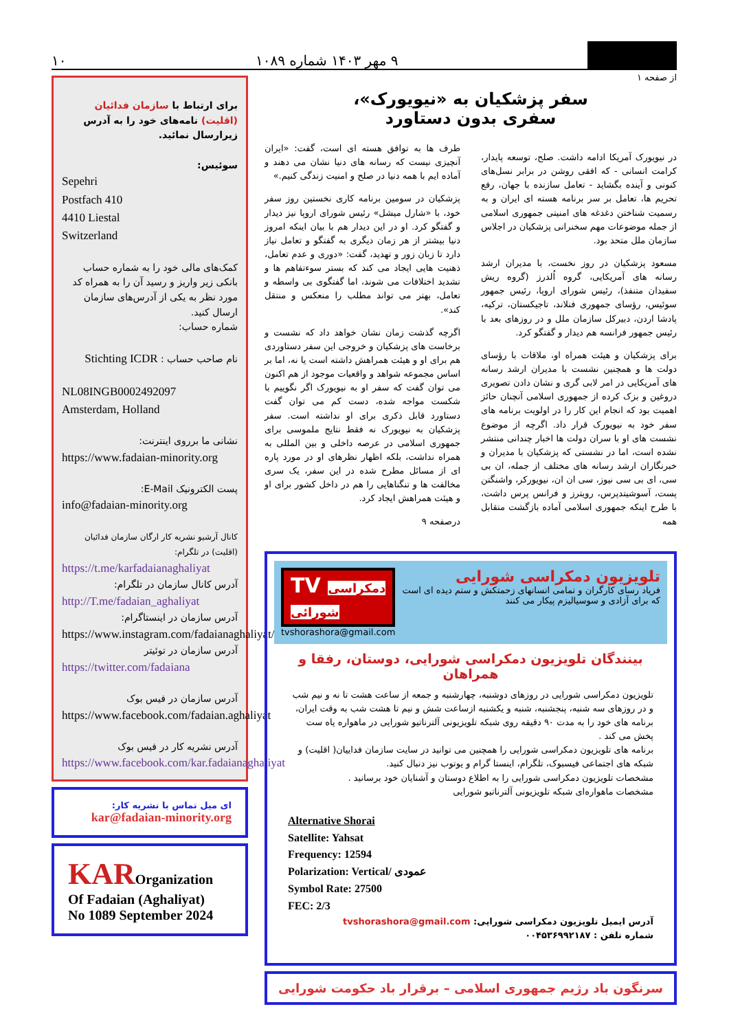۹ مهر ۱۴۰۳ شماره ۱۰۸۹
۱۰
برای ارتباط با سازمان فدائیان (اقلیت) نامه‌های خود را به آدرس زیرارسال نمائید.
سوئیس:
Sepehri
Postfach 410
4410 Liestal
Switzerland
کمک‌های مالی خود را به شماره حساب بانکی زیر واریز و رسید آن را به همراه کد مورد نظر به یکی از آدرس‌های سازمان ارسال کنید.
شماره حساب:
نام صاحب حساب : Stichting ICDR
NL08INGB0002492097
Amsterdam, Holland
نشانی ما برروی اینترنت:
https://www.fadaian-minority.org
پست الکترونیک E-Mail:
info@fadaian-minority.org
کانال آرشیو نشریه کار ارگان سازمان فدائیان (اقلیت) در تلگرام:
https://t.me/karfadaianaghaliyat
آدرس کانال سازمان در تلگرام:
http://T.me/fadaian_aghaliyat
آدرس سازمان در اینستاگرام:
https://www.instagram.com/fadaianaghaliyat/
آدرس سازمان در توئیتر
https://twitter.com/fadaiana
آدرس سازمان در فیس بوک
https://www.facebook.com/fadaian.aghaliyat
آدرس نشریه کار در فیس بوک
https://www.facebook.com/kar.fadaianaghaliyat
ای میل تماس با نشریه کار:
kar@fadaian-minority.org
KAROrganization
Of Fadaian (Aghaliyat)
No 1089 September 2024
از صفحه ۱
سفر پزشکیان به «نیویورک»،
سفری بدون دستاورد
در نیویورک آمریکا ادامه داشت. صلح، توسعه پایدار، کرامت انسانی - که افقی روشن در برابر نسل‌های کنونی و آینده بگشاید - تعامل سازنده با جهان، رفع تحریم ها، تعامل بر سر برنامه هسته ای ایران و به رسمیت شناختن دغدغه های امنیتی جمهوری اسلامی از جمله موضوعات مهم سخنرانی پزشکیان در اجلاس سازمان ملل متحد بود.
مسعود پزشکیان در روز نخست، با مدیران ارشد رسانه های آمریکایی، گروه اُلدرز (گروه ریش سفیدان متنفذ)، رئیس شورای اروپا، رئیس جمهور سوئیس، رؤسای جمهوری فنلاند، تاجیکستان، ترکیه، پادشا اردن، دبیرکل سازمان ملل و در روزهای بعد با رئیس جمهور فرانسه هم دیدار و گفتگو کرد.
برای پزشکیان و هیئت همراه او، ملاقات با رؤسای دولت ها و همچنین نشست با مدیران ارشد رسانه های آمریکایی در امر لابی گری و نشان دادن تصویری دروغین و بزک کرده از جمهوری اسلامی آنچنان حائز اهمیت بود که انجام این کار را در اولویت برنامه های سفر خود به نیویورک قرار داد. اگرچه از موضوع نشست های او با سران دولت ها اخبار چندانی منتشر نشده است، اما در نشستی که پزشکیان با مدیران و خبرنگاران ارشد رسانه های مختلف از جمله، ان بی سی، ای بی سی نیوز، سی ان ان، نیویورکر، واشنگتن پست، آسوشیتدپرس، رویترز و فرانس پرس داشت، با طرح اینکه جمهوری اسلامی آماده بازگشت متقابل همه
طرف ها به توافق هسته ای است، گفت: «ایران آنچیزی نیست که رسانه های دنیا نشان می دهند و آماده ایم با همه دنیا در صلح و امنیت زندگی کنیم.»
پزشکیان در سومین برنامه کاری نخستین روز سفر خود، با «شارل میشل» رئیس شورای اروپا نیز دیدار و گفتگو کرد. او در این دیدار هم با بیان اینکه امروز دنیا بیشتر از هر زمان دیگری به گفتگو و تعامل نیاز دارد تا زبان زور و تهدید، گفت: «دوری و عدم تعامل، ذهنیت هایی ایجاد می کند که بستر سوءتفاهم ها و تشدید اختلافات می شوند، اما گفتگوی بی واسطه و تعامل، بهتر می تواند مطلب را منعکس و منتقل کند».
اگرچه گذشت زمان نشان خواهد داد که نشست و برخاست های پزشکیان و خروجی این سفر دستاوردی هم برای او و هیئت همراهش داشته است یا نه، اما بر اساس مجموعه شواهد و واقعیات موجود از هم اکنون می توان گفت که سفر او به نیویورک اگر نگوییم با شکست مواجه شده، دست کم می توان گفت دستاورد قابل ذکری برای او نداشته است. سفر پزشکیان به نیویورک نه فقط نتایج ملموسی برای جمهوری اسلامی در عرصه داخلی و بین المللی به همراه نداشت، بلکه اظهار نظرهای او در مورد پاره ای از مسائل مطرح شده در این سفر، یک سری مخالفت ها و تنگناهایی را هم در داخل کشور برای او و هیئت همراهش ایجاد کرد.
درصفحه ۹
تلویزیون دمکراسی شورایی
فریاد رسای کارگران و تمامی انسانهای زحمتکش و ستم دیده ای است که برای آزادی و سوسیالیزم پیکار می کنند
TV دمکراسی شورائی
tvshorashora@gmail.com
بینندگان تلویزیون دمکراسی شورایی، دوستان، رفقا و همراهان
تلویزیون دمکراسی شورایی در روزهای دوشنبه، چهارشنبه و جمعه از ساعت هشت تا نه و نیم شب و در روزهای سه شنبه، پنجشنبه، شنبه و یکشنبه ازساعت شش و نیم تا هشت شب به وقت ایران، برنامه های خود را به مدت ۹۰ دقیقه روی شبکه تلویزیونی آلترناتیو شورایی در ماهواره یاه ست پخش می کند .
برنامه های تلویزیون دمکراسی شورایی را همچنین می توانید در سایت سازمان فداییان( اقلیت) و شبکه های اجتماعی فیسبوک، تلگرام، اینستا گرام و یوتوب نیز دنبال کنید.
مشخصات تلویزیون دمکراسی شورایی را به اطلاع دوستان و آشنایان خود برسانید .
مشخصات ماهواره‌ای شبکه تلویزیونی آلترناتیو شورایی
Alternative Shorai
Satellite: Yahsat
Frequency: 12594
Polarization: Vertical/ عمودی
Symbol Rate: 27500
FEC: 2/3
آدرس ایمیل تلویزیون دمکراسی شورایی: tvshorashora@gmail.com
شماره تلفن : ۰۰۴۵۳۶۹۹۲۱۸۷
سرنگون باد رژیم جمهوری اسلامی – برقرار باد حکومت شورایی